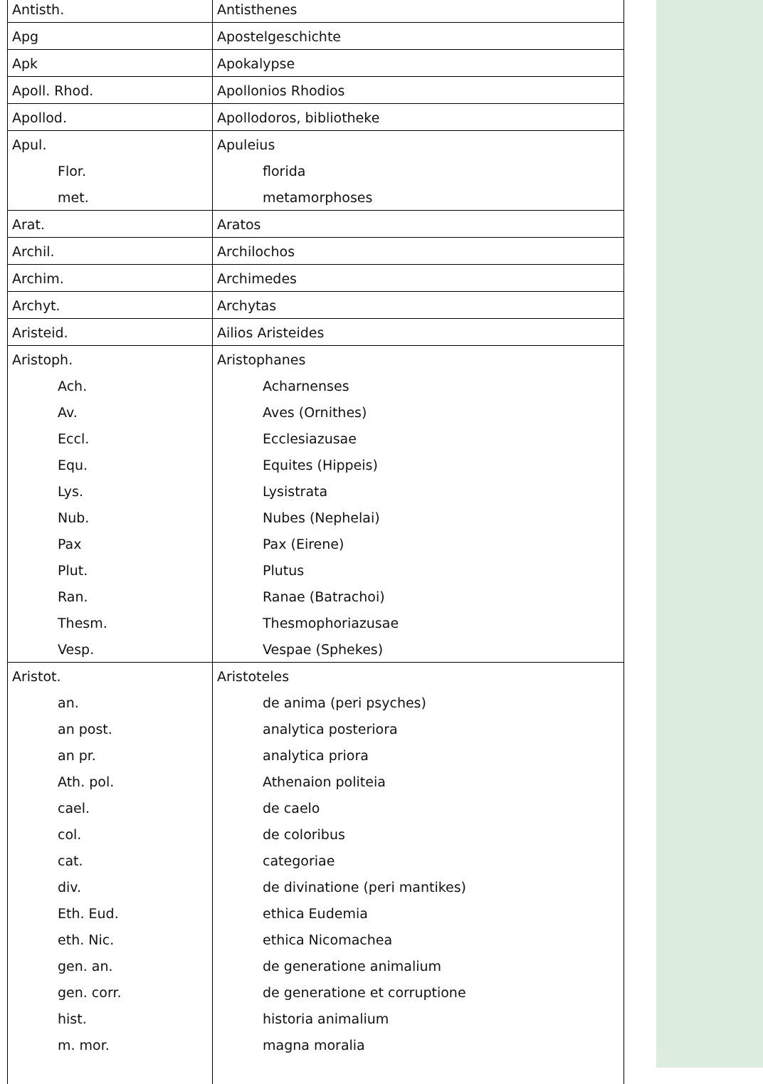| Antisth. | Antisthenes |
| Apg | Apostelgeschichte |
| Apk | Apokalypse |
| Apoll. Rhod. | Apollonios Rhodios |
| Apollod. | Apollodoros, bibliotheke |
| Apul. | Apuleius |
| Flor. | florida |
| met. | metamorphoses |
| Arat. | Aratos |
| Archil. | Archilochos |
| Archim. | Archimedes |
| Archyt. | Archytas |
| Aristeid. | Ailios Aristeides |
| Aristoph. | Aristophanes |
| Ach. | Acharnenses |
| Av. | Aves (Ornithes) |
| Eccl. | Ecclesiazusae |
| Equ. | Equites (Hippeis) |
| Lys. | Lysistrata |
| Nub. | Nubes (Nephelai) |
| Pax | Pax (Eirene) |
| Plut. | Plutus |
| Ran. | Ranae (Batrachoi) |
| Thesm. | Thesmophoriazusae |
| Vesp. | Vespae (Sphekes) |
| Aristot. | Aristoteles |
| an. | de anima (peri psyches) |
| an post. | analytica posteriora |
| an pr. | analytica priora |
| Ath. pol. | Athenaion politeia |
| cael. | de caelo |
| col. | de coloribus |
| cat. | categoriae |
| div. | de divinatione (peri mantikes) |
| Eth. Eud. | ethica Eudemia |
| eth. Nic. | ethica Nicomachea |
| gen. an. | de generatione animalium |
| gen. corr. | de generatione et corruptione |
| hist. | historia animalium |
| m. mor. | magna moralia |